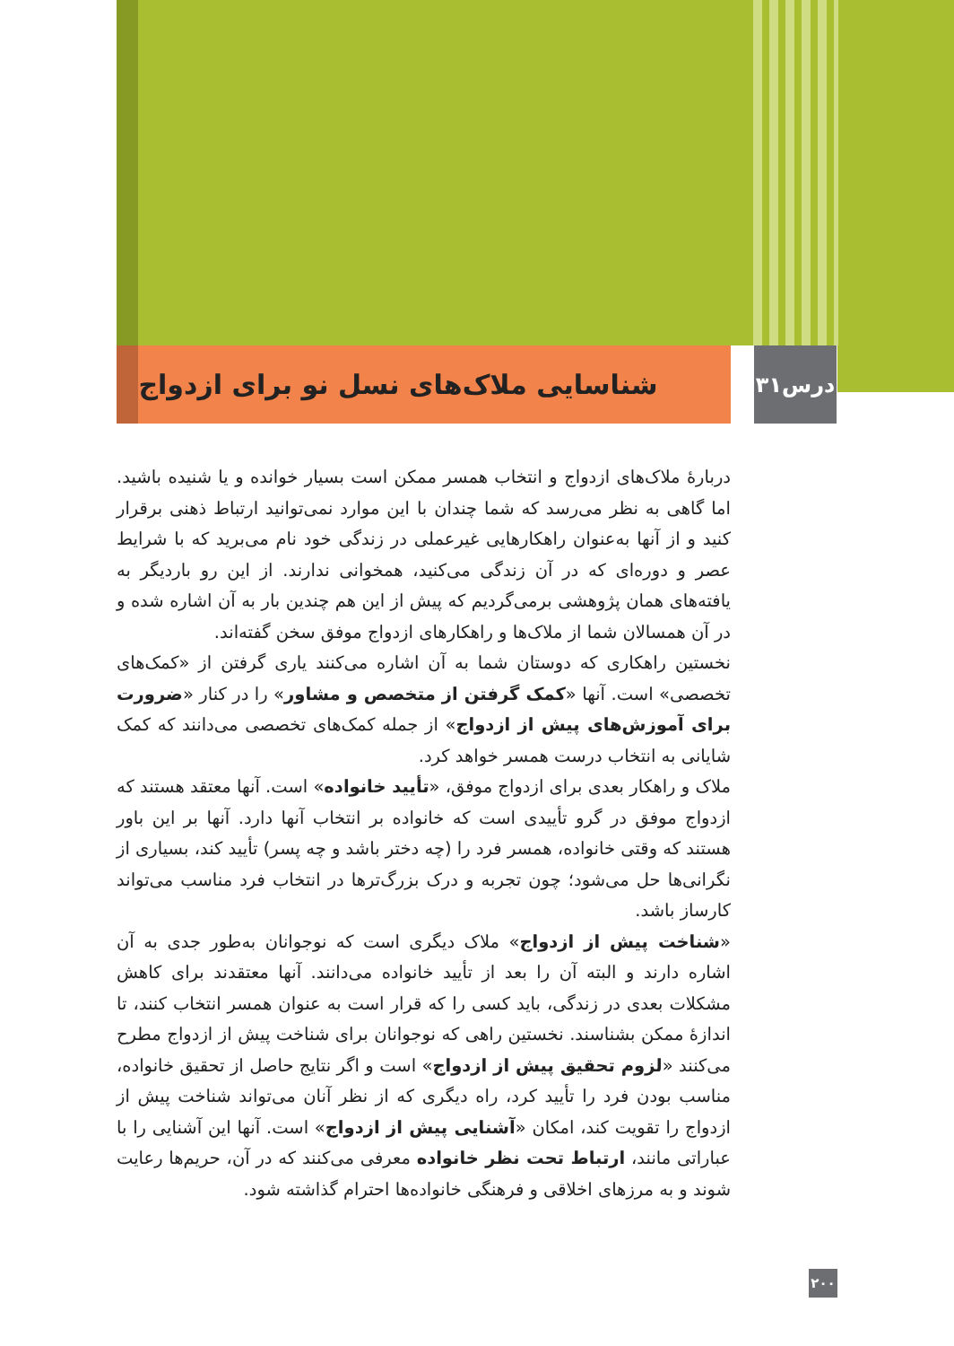درس۳۱
شناسایی ملاک‌های نسل نو برای ازدواج
دربارهٔ ملاک‌های ازدواج و انتخاب همسر ممکن است بسیار خوانده و یا شنیده باشید. اما گاهی به نظر می‌رسد که شما چندان با این موارد نمی‌توانید ارتباط ذهنی برقرار کنید و از آنها به‌عنوان راهکارهایی غیرعملی در زندگی خود نام می‌برید که با شرایط عصر و دوره‌ای که در آن زندگی می‌کنید، همخوانی ندارند. از این رو باردیگر به یافته‌های همان پژوهشی برمی‌گردیم که پیش از این هم چندین بار به آن اشاره شده و در آن همسالان شما از ملاک‌ها و راهکارهای ازدواج موفق سخن گفته‌اند.
نخستین راهکاری که دوستان شما به آن اشاره می‌کنند یاری گرفتن از «کمک‌های تخصصی» است. آنها «کمک گرفتن از متخصص و مشاور» را در کنار «ضرورت برای آموزش‌های پیش از ازدواج» از جمله کمک‌های تخصصی می‌دانند که کمک شایانی به انتخاب درست همسر خواهد کرد.
ملاک و راهکار بعدی برای ازدواج موفق، «تأیید خانواده» است. آنها معتقد هستند که ازدواج موفق در گرو تأییدی است که خانواده بر انتخاب آنها دارد. آنها بر این باور هستند که وقتی خانواده، همسر فرد را (چه دختر باشد و چه پسر) تأیید کند، بسیاری از نگرانی‌ها حل می‌شود؛ چون تجربه و درک بزرگ‌ترها در انتخاب فرد مناسب می‌تواند کارساز باشد.
«شناخت پیش از ازدواج» ملاک دیگری است که نوجوانان به‌طور جدی به آن اشاره دارند و البته آن را بعد از تأیید خانواده می‌دانند. آنها معتقدند برای کاهش مشکلات بعدی در زندگی، باید کسی را که قرار است به عنوان همسر انتخاب کنند، تا اندازهٔ ممکن بشناسند. نخستین راهی که نوجوانان برای شناخت پیش از ازدواج مطرح می‌کنند «لزوم تحقیق پیش از ازدواج» است و اگر نتایج حاصل از تحقیق خانواده، مناسب بودن فرد را تأیید کرد، راه دیگری که از نظر آنان می‌تواند شناخت پیش از ازدواج را تقویت کند، امکان «آشنایی پیش از ازدواج» است. آنها این آشنایی را با عباراتی مانند، ارتباط تحت نظر خانواده معرفی می‌کنند که در آن، حریم‌ها رعایت شوند و به مرزهای اخلاقی و فرهنگی خانواده‌ها احترام گذاشته شود.
۲۰۰